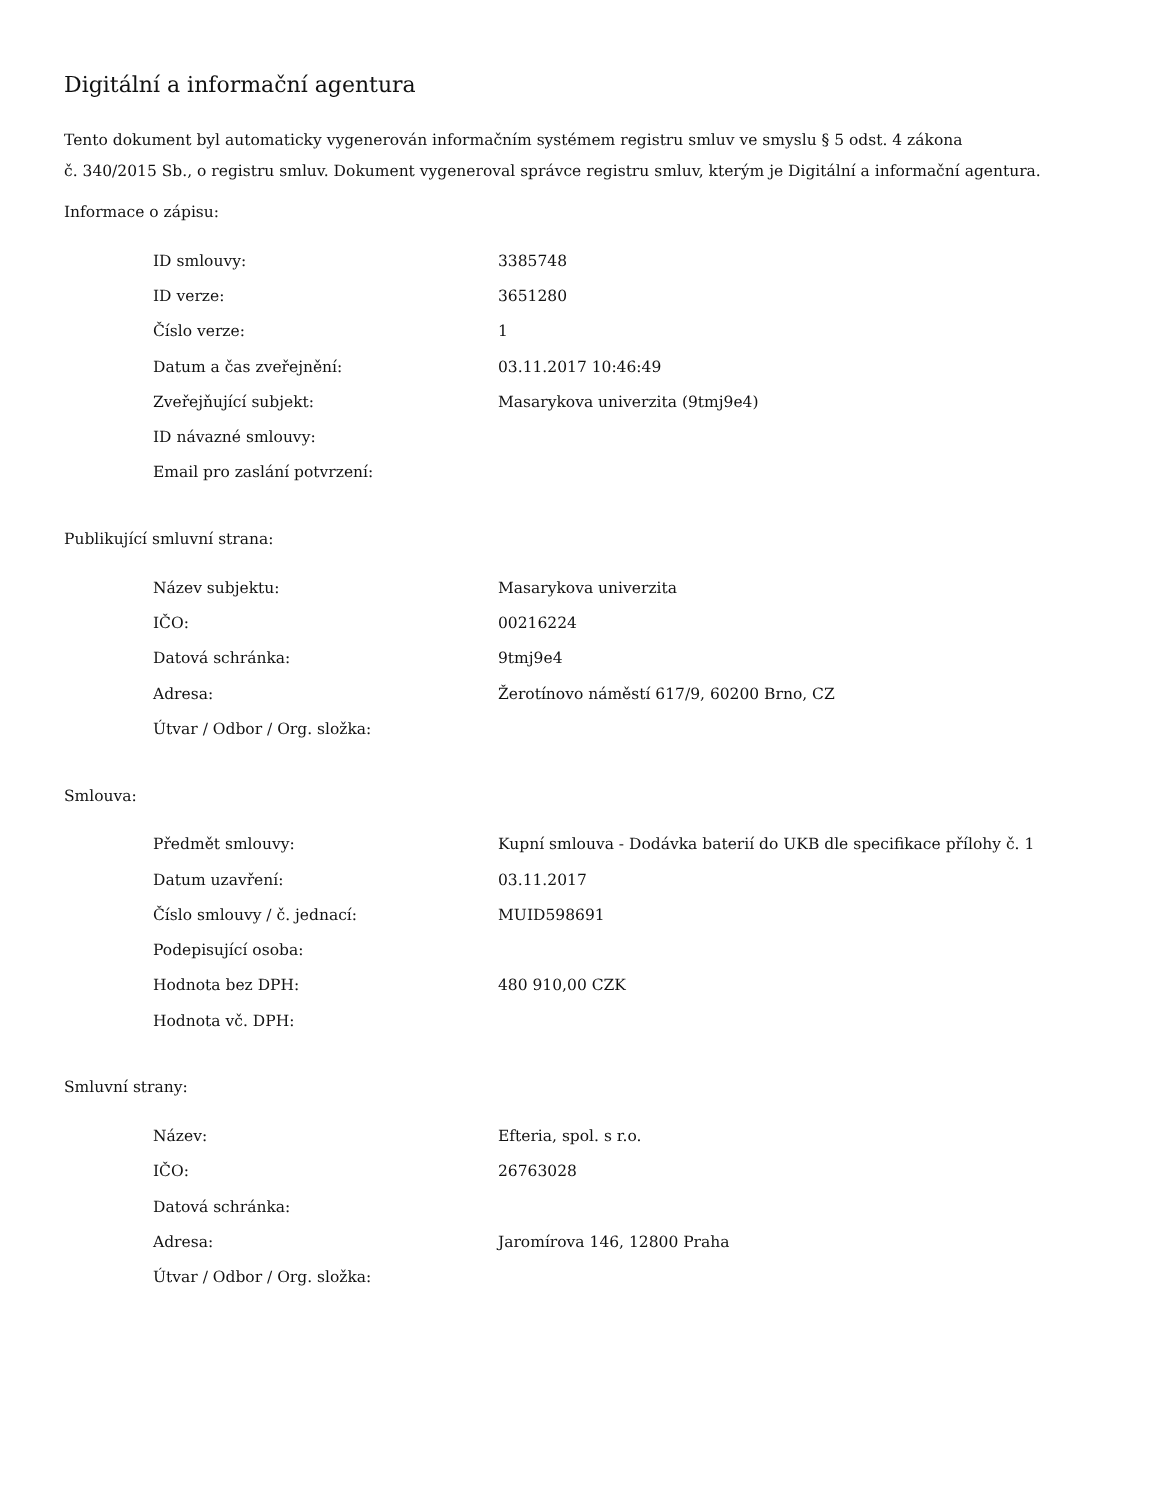Digitální a informační agentura
Tento dokument byl automaticky vygenerován informačním systémem registru smluv ve smyslu § 5 odst. 4 zákona
č. 340/2015 Sb., o registru smluv. Dokument vygeneroval správce registru smluv, kterým je Digitální a informační agentura.
Informace o zápisu:
| ID smlouvy: | 3385748 |
| ID verze: | 3651280 |
| Číslo verze: | 1 |
| Datum a čas zveřejnění: | 03.11.2017 10:46:49 |
| Zveřejňující subjekt: | Masarykova univerzita (9tmj9e4) |
| ID návazné smlouvy: | |
| Email pro zaslání potvrzení: | |
Publikující smluvní strana:
| Název subjektu: | Masarykova univerzita |
| IČO: | 00216224 |
| Datová schránka: | 9tmj9e4 |
| Adresa: | Žerotínovo náměstí 617/9, 60200 Brno, CZ |
| Útvar / Odbor / Org. složka: | |
Smlouva:
| Předmět smlouvy: | Kupní smlouva - Dodávka baterií do UKB dle specifikace přílohy č. 1 |
| Datum uzavření: | 03.11.2017 |
| Číslo smlouvy / č. jednací: | MUID598691 |
| Podepisující osoba: | |
| Hodnota bez DPH: | 480 910,00 CZK |
| Hodnota vč. DPH: | |
Smluvní strany:
| Název: | Efteria, spol. s r.o. |
| IČO: | 26763028 |
| Datová schránka: | |
| Adresa: | Jaromírova 146, 12800 Praha |
| Útvar / Odbor / Org. složka: | |